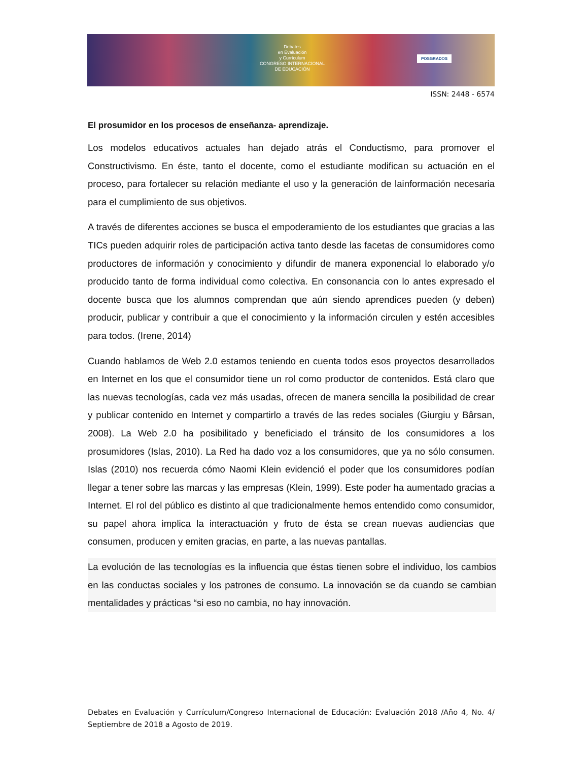Debates
en Evaluación
y Currículum
CONGRESO INTERNACIONAL
DE EDUCACIÓN
POSGRADOS
ISSN: 2448 - 6574
El prosumidor en los procesos de enseñanza- aprendizaje.
Los modelos educativos actuales han dejado atrás el Conductismo, para promover el Constructivismo. En éste, tanto el docente, como el estudiante modifican su actuación en el proceso, para fortalecer su relación mediante el uso y la generación de lainformación necesaria para el cumplimiento de sus objetivos.
A través de diferentes acciones se busca el empoderamiento de los estudiantes que gracias a las TICs pueden adquirir roles de participación activa tanto desde las facetas de consumidores como productores de información y conocimiento y difundir de manera exponencial lo elaborado y/o producido tanto de forma individual como colectiva. En consonancia con lo antes expresado el docente busca que los alumnos comprendan que aún siendo aprendices pueden (y deben) producir, publicar y contribuir a que el conocimiento y la información circulen y estén accesibles para todos. (Irene, 2014)
Cuando hablamos de Web 2.0 estamos teniendo en cuenta todos esos proyectos desarrollados en Internet en los que el consumidor tiene un rol como productor de contenidos. Está claro que las nuevas tecnologías, cada vez más usadas, ofrecen de manera sencilla la posibilidad de crear y publicar contenido en Internet y compartirlo a través de las redes sociales (Giurgiu y Bârsan, 2008). La Web 2.0 ha posibilitado y beneficiado el tránsito de los consumidores a los prosumidores (Islas, 2010). La Red ha dado voz a los consumidores, que ya no sólo consumen. Islas (2010) nos recuerda cómo Naomi Klein evidenció el poder que los consumidores podían llegar a tener sobre las marcas y las empresas (Klein, 1999). Este poder ha aumentado gracias a Internet. El rol del público es distinto al que tradicionalmente hemos entendido como consumidor, su papel ahora implica la interactuación y fruto de ésta se crean nuevas audiencias que consumen, producen y emiten gracias, en parte, a las nuevas pantallas.
La evolución de las tecnologías es la influencia que éstas tienen sobre el individuo, los cambios en las conductas sociales y los patrones de consumo. La innovación se da cuando se cambian mentalidades y prácticas “si eso no cambia, no hay innovación.
Debates en Evaluación y Currículum/Congreso Internacional de Educación: Evaluación 2018 /Año 4, No. 4/ Septiembre de 2018 a Agosto de 2019.